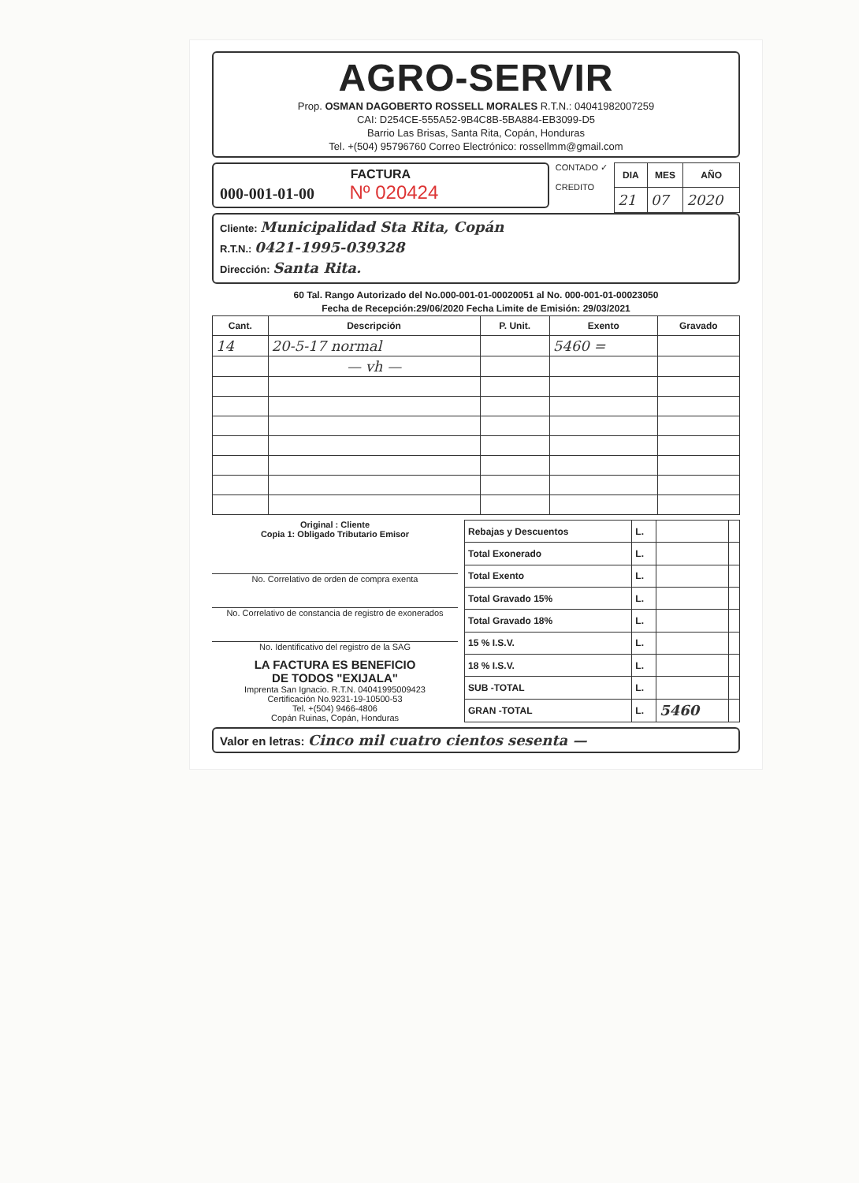AGRO-SERVIR
Prop. OSMAN DAGOBERTO ROSSELL MORALES R.T.N.: 04041982007259
CAI: D254CE-555A52-9B4C8B-5BA884-EB3099-D5
Barrio Las Brisas, Santa Rita, Copán, Honduras
Tel. +(504) 95796760 Correo Electrónico: rossellmm@gmail.com
FACTURA
000-001-01-00 Nº 020424
CONTADO ✓
CREDITO
| DIA | MES | AÑO |
| --- | --- | --- |
| 21 | 07 | 2020 |
Cliente: Municipalidad Sta Rita, Copán
R.T.N.: 0421-1995-039328
Dirección: Santa Rita.
60 Tal. Rango Autorizado del No.000-001-01-00020051 al No. 000-001-01-00023050
Fecha de Recepción:29/06/2020 Fecha Limite de Emisión: 29/03/2021
| Cant. | Descripción | P. Unit. | Exento | Gravado |
| --- | --- | --- | --- | --- |
| 14 | 20-5-17 normal | | 5460 = | |
| | — vh — | | | |
Original : Cliente
Copia 1: Obligado Tributario Emisor
No. Correlativo de orden de compra exenta
No. Correlativo de constancia de registro de exonerados
No. Identificativo del registro de la SAG
LA FACTURA ES BENEFICIO
DE TODOS "EXIJALA"
Imprenta San Ignacio. R.T.N. 04041995009423
Certificación No.9231-19-10500-53
Tel. +(504) 9466-4806
Copán Ruinas, Copán, Honduras
| Rebajas y Descuentos | L. | | |
| Total Exonerado | L. | | |
| Total Exento | L. | | |
| Total Gravado 15% | L. | | |
| Total Gravado 18% | L. | | |
| 15 % I.S.V. | L. | | |
| 18 % I.S.V. | L. | | |
| SUB -TOTAL | L. | | |
| GRAN -TOTAL | L. | 5460 | |
Valor en letras: Cinco mil cuatro cientos sesenta —